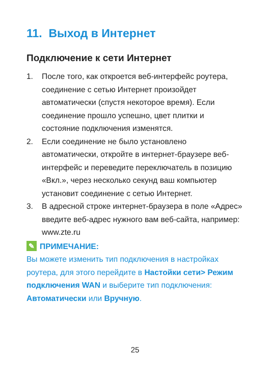11. Выход в Интернет
Подключение к сети Интернет
1. После того, как откроется веб-интерфейс роутера, соединение с сетью Интернет произойдет автоматически (спустя некоторое время). Если соединение прошло успешно, цвет плитки и состояние подключения изменятся.
2. Если соединение не было установлено автоматически, откройте в интернет-браузере веб-интерфейс и переведите переключатель в позицию «Вкл.», через несколько секунд ваш компьютер установит соединение с сетью Интернет.
3. В адресной строке интернет-браузера в поле «Адрес» введите веб-адрес нужного вам веб-сайта, например: www.zte.ru
✎ ПРИМЕЧАНИЕ:
Вы можете изменить тип подключения в настройках роутера, для этого перейдите в Настойки сети> Режим подключения WAN и выберите тип подключения: Автоматически или Вручную.
25